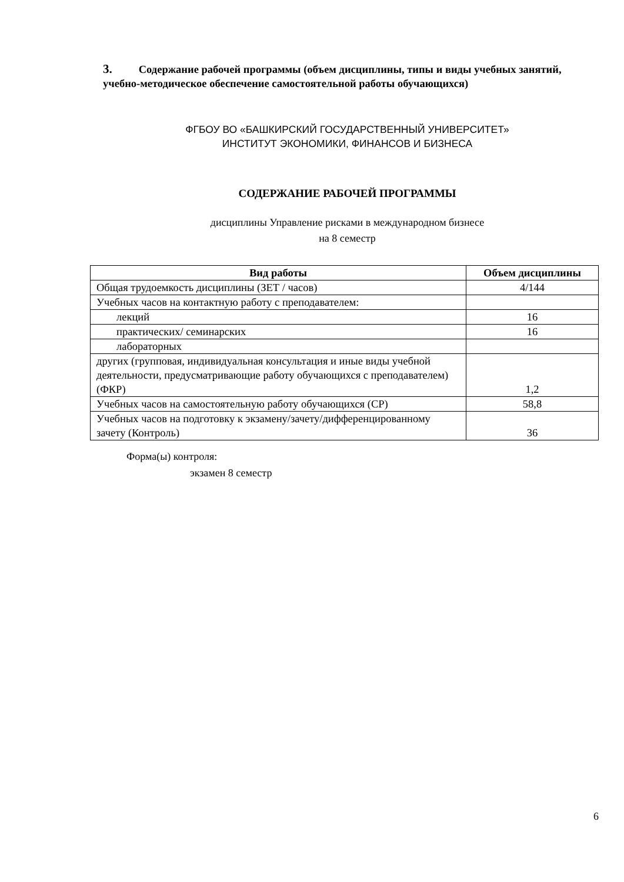3. Содержание рабочей программы (объем дисциплины, типы и виды учебных занятий, учебно-методическое обеспечение самостоятельной работы обучающихся)
ФГБОУ ВО «БАШКИРСКИЙ ГОСУДАРСТВЕННЫЙ УНИВЕРСИТЕТ»
ИНСТИТУТ ЭКОНОМИКИ, ФИНАНСОВ И БИЗНЕСА
СОДЕРЖАНИЕ РАБОЧЕЙ ПРОГРАММЫ
дисциплины Управление рисками в международном бизнесе
на 8 семестр
| Вид работы | Объем дисциплины |
| --- | --- |
| Общая трудоемкость дисциплины (ЗЕТ / часов) | 4/144 |
| Учебных часов на контактную работу с преподавателем: | |
| лекций | 16 |
| практических/ семинарских | 16 |
| лабораторных | |
| других (групповая, индивидуальная консультация и иные виды учебной деятельности, предусматривающие работу обучающихся с преподавателем) (ФКР) | 1,2 |
| Учебных часов на самостоятельную работу обучающихся (СР) | 58,8 |
| Учебных часов на подготовку к экзамену/зачету/дифференцированному зачету (Контроль) | 36 |
Форма(ы) контроля:
экзамен 8 семестр
6